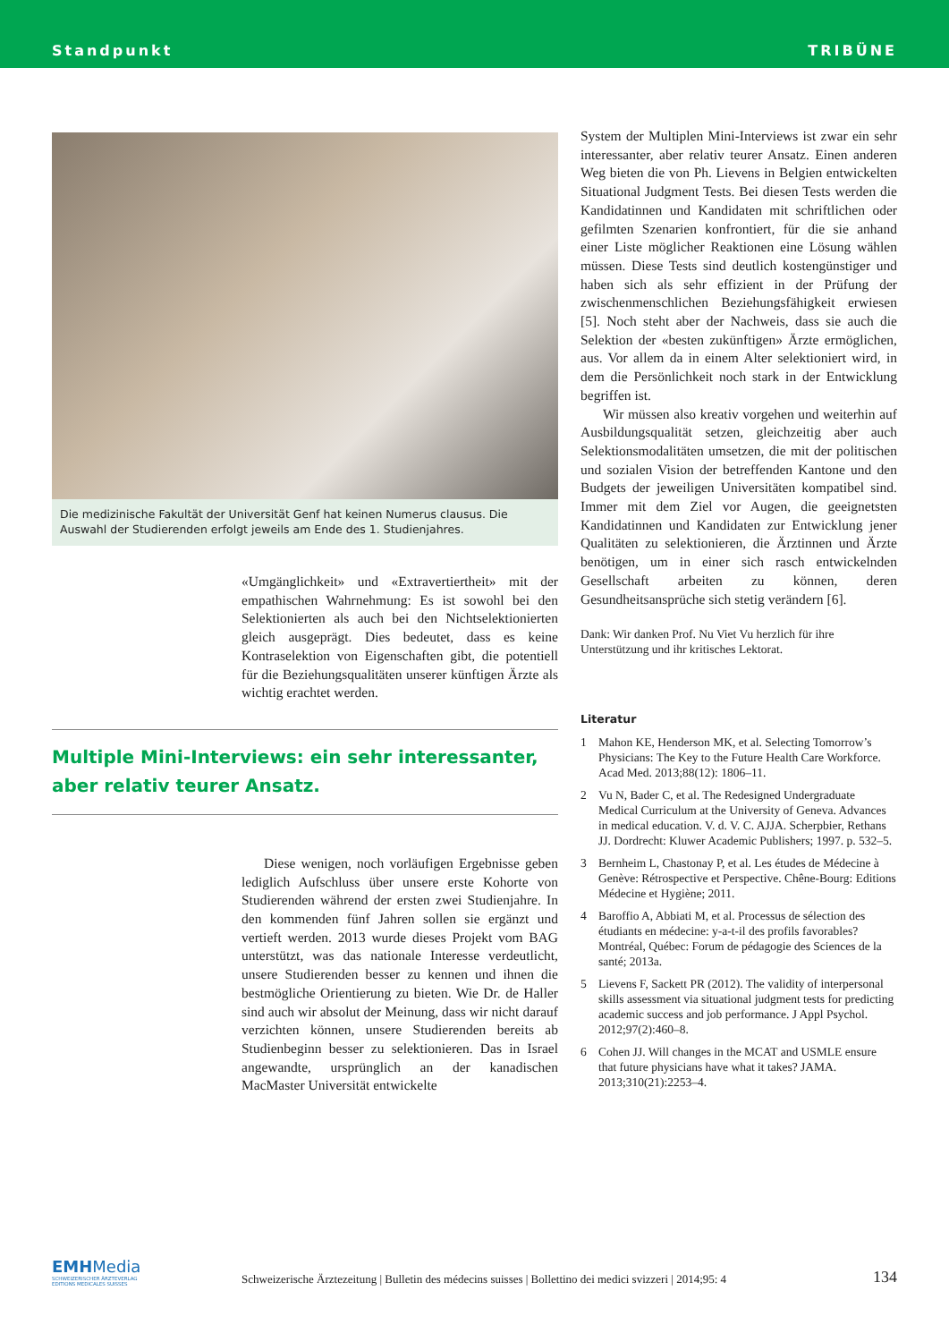Standpunkt TRIBÜNE
Die medizinische Fakultät der Universität Genf hat keinen Numerus clausus. Die Auswahl der Studierenden erfolgt jeweils am Ende des 1. Studienjahres.
«Umgänglichkeit» und «Extravertiertheit» mit der empathischen Wahrnehmung: Es ist sowohl bei den Selektionierten als auch bei den Nichtselektionierten gleich ausgeprägt. Dies bedeutet, dass es keine Kontraselektion von Eigenschaften gibt, die potentiell für die Beziehungsqualitäten unserer künftigen Ärzte als wichtig erachtet werden.
Multiple Mini-Interviews: ein sehr interessanter, aber relativ teurer Ansatz.
Diese wenigen, noch vorläufigen Ergebnisse geben lediglich Aufschluss über unsere erste Kohorte von Studierenden während der ersten zwei Studienjahre. In den kommenden fünf Jahren sollen sie ergänzt und vertieft werden. 2013 wurde dieses Projekt vom BAG unterstützt, was das nationale Interesse verdeutlicht, unsere Studierenden besser zu kennen und ihnen die bestmögliche Orientierung zu bieten. Wie Dr. de Haller sind auch wir absolut der Meinung, dass wir nicht darauf verzichten können, unsere Studierenden bereits ab Studienbeginn besser zu selektionieren. Das in Israel angewandte, ursprünglich an der kanadischen MacMaster Universität entwickelte
System der Multiplen Mini-Interviews ist zwar ein sehr interessanter, aber relativ teurer Ansatz. Einen anderen Weg bieten die von Ph. Lievens in Belgien entwickelten Situational Judgment Tests. Bei diesen Tests werden die Kandidatinnen und Kandidaten mit schriftlichen oder gefilmten Szenarien konfrontiert, für die sie anhand einer Liste möglicher Reaktionen eine Lösung wählen müssen. Diese Tests sind deutlich kostengünstiger und haben sich als sehr effizient in der Prüfung der zwischenmenschlichen Beziehungsfähigkeit erwiesen [5]. Noch steht aber der Nachweis, dass sie auch die Selektion der «besten zukünftigen» Ärzte ermöglichen, aus. Vor allem da in einem Alter selektioniert wird, in dem die Persönlichkeit noch stark in der Entwicklung begriffen ist.
Wir müssen also kreativ vorgehen und weiterhin auf Ausbildungsqualität setzen, gleichzeitig aber auch Selektionsmodalitäten umsetzen, die mit der politischen und sozialen Vision der betreffenden Kantone und den Budgets der jeweiligen Universitäten kompatibel sind. Immer mit dem Ziel vor Augen, die geeignetsten Kandidatinnen und Kandidaten zur Entwicklung jener Qualitäten zu selektionieren, die Ärztinnen und Ärzte benötigen, um in einer sich rasch entwickelnden Gesellschaft arbeiten zu können, deren Gesundheitsansprüche sich stetig verändern [6].
Dank: Wir danken Prof. Nu Viet Vu herzlich für ihre Unterstützung und ihr kritisches Lektorat.
Literatur
1 Mahon KE, Henderson MK, et al. Selecting Tomorrow’s Physicians: The Key to the Future Health Care Workforce. Acad Med. 2013;88(12): 1806–11.
2 Vu N, Bader C, et al. The Redesigned Undergraduate Medical Curriculum at the University of Geneva. Advances in medical education. V. d. V. C. AJJA. Scherpbier, Rethans JJ. Dordrecht: Kluwer Academic Publishers; 1997. p. 532–5.
3 Bernheim L, Chastonay P, et al. Les études de Médecine à Genève: Rétrospective et Perspective. Chêne-Bourg: Editions Médecine et Hygiène; 2011.
4 Baroffio A, Abbiati M, et al. Processus de sélection des étudiants en médecine: y-a-t-il des profils favorables? Montréal, Québec: Forum de pédagogie des Sciences de la santé; 2013a.
5 Lievens F, Sackett PR (2012). The validity of interpersonal skills assessment via situational judgment tests for predicting academic success and job performance. J Appl Psychol. 2012;97(2):460–8.
6 Cohen JJ. Will changes in the MCAT and USMLE ensure that future physicians have what it takes? JAMA. 2013;310(21):2253–4.
EMHMedia
SCHWEIZERISCHER ÄRZTEVERLAG
EDITIONS MEDICALES SUISSES
Schweizerische Ärztezeitung | Bulletin des médecins suisses | Bollettino dei medici svizzeri | 2014;95: 4
134